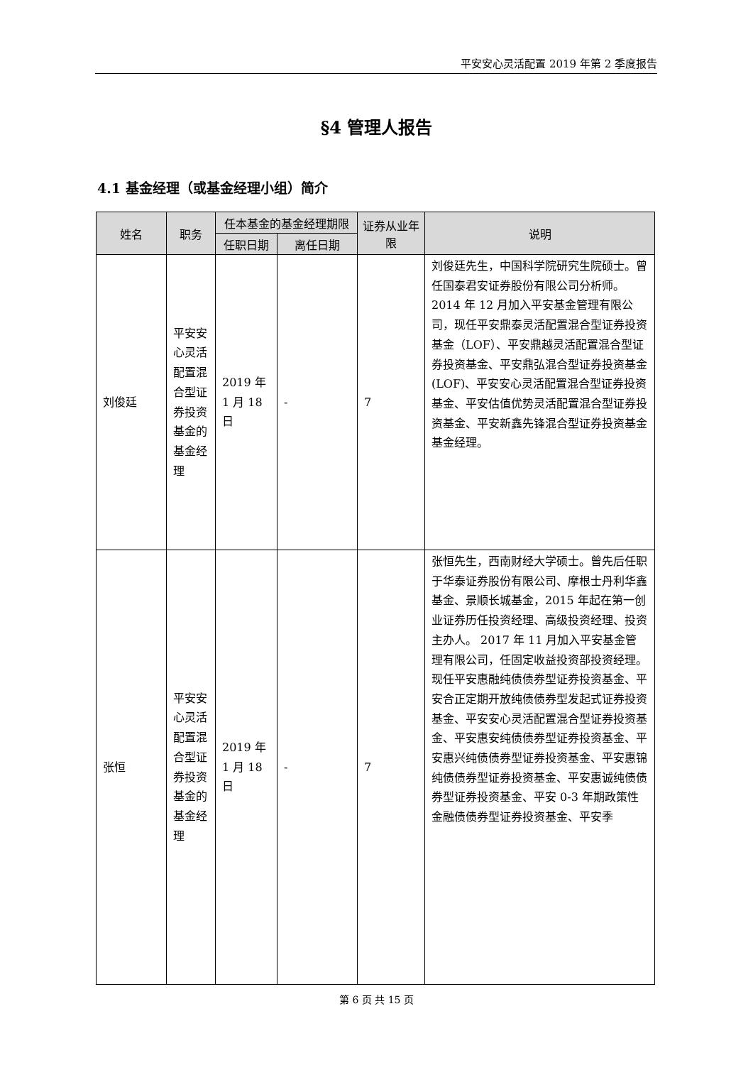平安安心灵活配置 2019 年第 2 季度报告
§4 管理人报告
4.1 基金经理（或基金经理小组）简介
| 姓名 | 职务 | 任本基金的基金经理期限 | | 证券从业年限 | 说明 |
| --- | --- | --- | --- | --- | --- |
| | | 任职日期 | 离任日期 | | |
| 刘俊廷 | 平安安心灵活配置混合型证券投资基金的基金经理 | 2019 年 1 月 18 日 | - | 7 | 刘俊廷先生，中国科学院研究生院硕士。曾任国泰君安证券股份有限公司分析师。2014 年 12 月加入平安基金管理有限公司，现任平安鼎泰灵活配置混合型证券投资基金（LOF）、平安鼎越灵活配置混合型证券投资基金、平安鼎弘混合型证券投资基金(LOF)、平安安心灵活配置混合型证券投资基金、平安估值优势灵活配置混合型证券投资基金、平安新鑫先锋混合型证券投资基金基金经理。 |
| 张恒 | 平安安心灵活配置混合型证券投资基金的基金经理 | 2019 年 1 月 18 日 | - | 7 | 张恒先生，西南财经大学硕士。曾先后任职于华泰证券股份有限公司、摩根士丹利华鑫基金、景顺长城基金，2015 年起在第一创业证券历任投资经理、高级投资经理、投资主办人。 2017 年 11 月加入平安基金管理有限公司，任固定收益投资部投资经理。现任平安惠融纯债债券型证券投资基金、平安合正定期开放纯债债券型发起式证券投资基金、平安安心灵活配置混合型证券投资基金、平安惠安纯债债券型证券投资基金、平安惠兴纯债债券型证券投资基金、平安惠锦纯债债券型证券投资基金、平安惠诚纯债债券型证券投资基金、平安 0-3 年期政策性金融债债券型证券投资基金、平安季 |
第 6 页 共 15 页